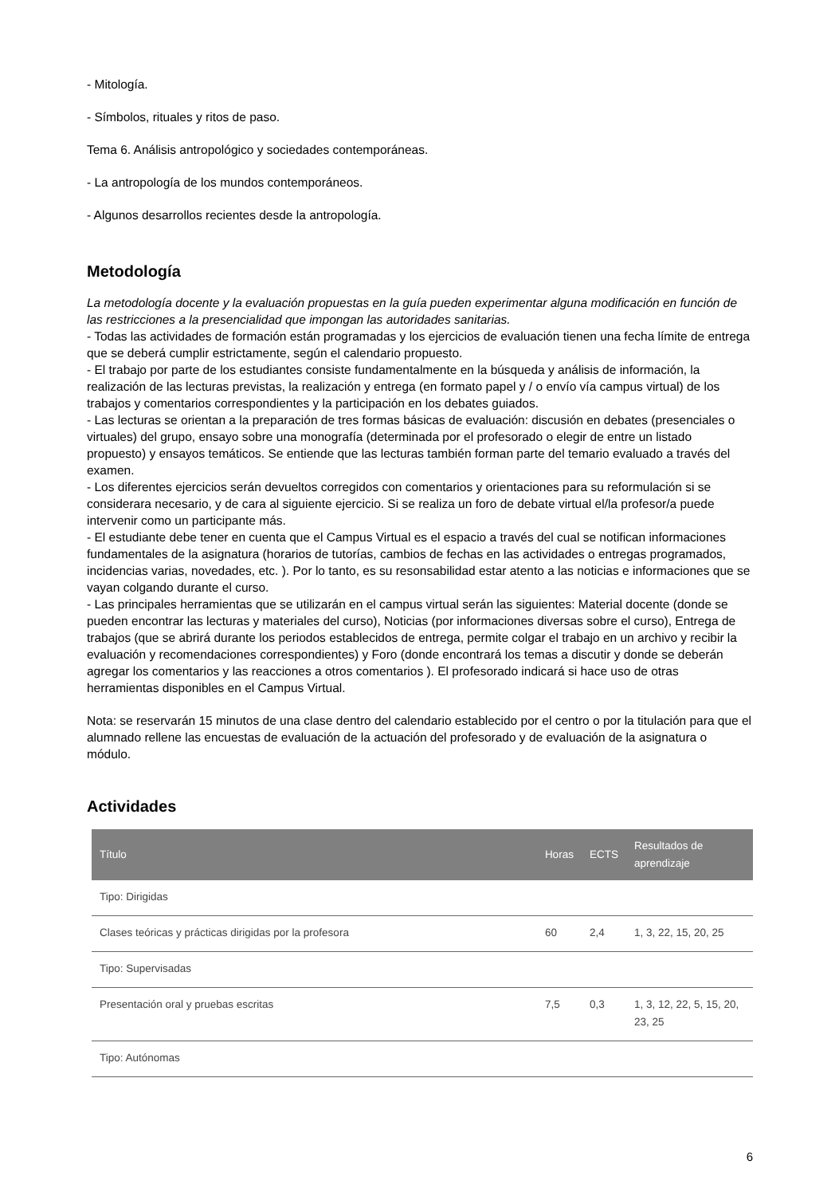- Mitología.
- Símbolos, rituales y ritos de paso.
Tema 6. Análisis antropológico y sociedades contemporáneas.
- La antropología de los mundos contemporáneos.
- Algunos desarrollos recientes desde la antropología.
Metodología
La metodología docente y la evaluación propuestas en la guía pueden experimentar alguna modificación en función de las restricciones a la presencialidad que impongan las autoridades sanitarias.
- Todas las actividades de formación están programadas y los ejercicios de evaluación tienen una fecha límite de entrega que se deberá cumplir estrictamente, según el calendario propuesto.
- El trabajo por parte de los estudiantes consiste fundamentalmente en la búsqueda y análisis de información, la realización de las lecturas previstas, la realización y entrega (en formato papel y / o envío vía campus virtual) de los trabajos y comentarios correspondientes y la participación en los debates guiados.
- Las lecturas se orientan a la preparación de tres formas básicas de evaluación: discusión en debates (presenciales o virtuales) del grupo, ensayo sobre una monografía (determinada por el profesorado o elegir de entre un listado propuesto) y ensayos temáticos. Se entiende que las lecturas también forman parte del temario evaluado a través del examen.
- Los diferentes ejercicios serán devueltos corregidos con comentarios y orientaciones para su reformulación si se considerara necesario, y de cara al siguiente ejercicio. Si se realiza un foro de debate virtual el/la profesor/a puede intervenir como un participante más.
- El estudiante debe tener en cuenta que el Campus Virtual es el espacio a través del cual se notifican informaciones fundamentales de la asignatura (horarios de tutorías, cambios de fechas en las actividades o entregas programados, incidencias varias, novedades, etc. ). Por lo tanto, es su resonsabilidad estar atento a las noticias e informaciones que se vayan colgando durante el curso.
- Las principales herramientas que se utilizarán en el campus virtual serán las siguientes: Material docente (donde se pueden encontrar las lecturas y materiales del curso), Noticias (por informaciones diversas sobre el curso), Entrega de trabajos (que se abrirá durante los periodos establecidos de entrega, permite colgar el trabajo en un archivo y recibir la evaluación y recomendaciones correspondientes) y Foro (donde encontrará los temas a discutir y donde se deberán agregar los comentarios y las reacciones a otros comentarios ). El profesorado indicará si hace uso de otras herramientas disponibles en el Campus Virtual.
Nota: se reservarán 15 minutos de una clase dentro del calendario establecido por el centro o por la titulación para que el alumnado rellene las encuestas de evaluación de la actuación del profesorado y de evaluación de la asignatura o módulo.
Actividades
| Título | Horas | ECTS | Resultados de aprendizaje |
| --- | --- | --- | --- |
| Tipo: Dirigidas | | | |
| Clases teóricas y prácticas dirigidas por la profesora | 60 | 2,4 | 1, 3, 22, 15, 20, 25 |
| Tipo: Supervisadas | | | |
| Presentación oral y pruebas escritas | 7,5 | 0,3 | 1, 3, 12, 22, 5, 15, 20, 23, 25 |
| Tipo: Autónomas | | | |
6